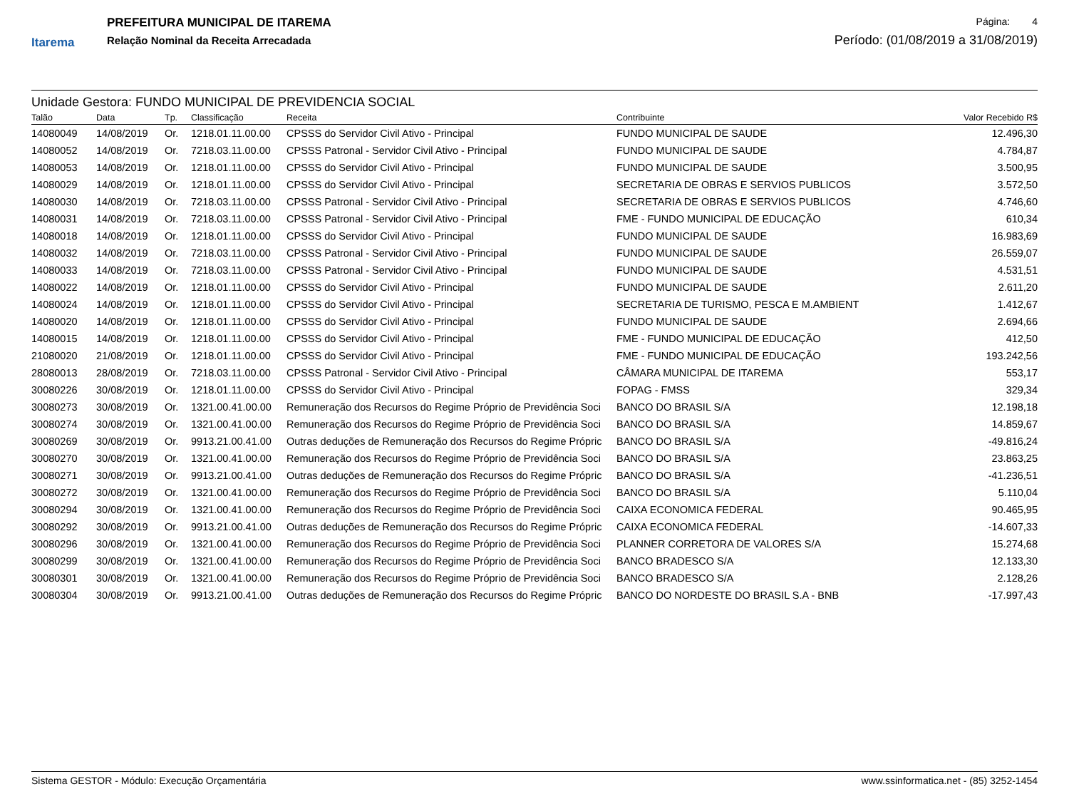Itarema
PREFEITURA MUNICIPAL DE ITAREMA
Relação Nominal da Receita Arrecadada
Página: 4
Período: (01/08/2019 a 31/08/2019)
Unidade Gestora: FUNDO MUNICIPAL DE PREVIDENCIA SOCIAL
| Talão | Data | Tp. | Classificação | Receita | Contribuinte | Valor Recebido R$ |
| --- | --- | --- | --- | --- | --- | --- |
| 14080049 | 14/08/2019 | Or. | 1218.01.11.00.00 | CPSSS do Servidor Civil Ativo - Principal | FUNDO MUNICIPAL DE SAUDE | 12.496,30 |
| 14080052 | 14/08/2019 | Or. | 7218.03.11.00.00 | CPSSS Patronal - Servidor Civil Ativo - Principal | FUNDO MUNICIPAL DE SAUDE | 4.784,87 |
| 14080053 | 14/08/2019 | Or. | 1218.01.11.00.00 | CPSSS do Servidor Civil Ativo - Principal | FUNDO MUNICIPAL DE SAUDE | 3.500,95 |
| 14080029 | 14/08/2019 | Or. | 1218.01.11.00.00 | CPSSS do Servidor Civil Ativo - Principal | SECRETARIA DE OBRAS E SERVIOS PUBLICOS | 3.572,50 |
| 14080030 | 14/08/2019 | Or. | 7218.03.11.00.00 | CPSSS Patronal - Servidor Civil Ativo - Principal | SECRETARIA DE OBRAS E SERVIOS PUBLICOS | 4.746,60 |
| 14080031 | 14/08/2019 | Or. | 7218.03.11.00.00 | CPSSS Patronal - Servidor Civil Ativo - Principal | FME - FUNDO MUNICIPAL DE EDUCAÇÃO | 610,34 |
| 14080018 | 14/08/2019 | Or. | 1218.01.11.00.00 | CPSSS do Servidor Civil Ativo - Principal | FUNDO MUNICIPAL DE SAUDE | 16.983,69 |
| 14080032 | 14/08/2019 | Or. | 7218.03.11.00.00 | CPSSS Patronal - Servidor Civil Ativo - Principal | FUNDO MUNICIPAL DE SAUDE | 26.559,07 |
| 14080033 | 14/08/2019 | Or. | 7218.03.11.00.00 | CPSSS Patronal - Servidor Civil Ativo - Principal | FUNDO MUNICIPAL DE SAUDE | 4.531,51 |
| 14080022 | 14/08/2019 | Or. | 1218.01.11.00.00 | CPSSS do Servidor Civil Ativo - Principal | FUNDO MUNICIPAL DE SAUDE | 2.611,20 |
| 14080024 | 14/08/2019 | Or. | 1218.01.11.00.00 | CPSSS do Servidor Civil Ativo - Principal | SECRETARIA DE TURISMO, PESCA E M.AMBIENT | 1.412,67 |
| 14080020 | 14/08/2019 | Or. | 1218.01.11.00.00 | CPSSS do Servidor Civil Ativo - Principal | FUNDO MUNICIPAL DE SAUDE | 2.694,66 |
| 14080015 | 14/08/2019 | Or. | 1218.01.11.00.00 | CPSSS do Servidor Civil Ativo - Principal | FME - FUNDO MUNICIPAL DE EDUCAÇÃO | 412,50 |
| 21080020 | 21/08/2019 | Or. | 1218.01.11.00.00 | CPSSS do Servidor Civil Ativo - Principal | FME - FUNDO MUNICIPAL DE EDUCAÇÃO | 193.242,56 |
| 28080013 | 28/08/2019 | Or. | 7218.03.11.00.00 | CPSSS Patronal - Servidor Civil Ativo - Principal | CÂMARA MUNICIPAL DE ITAREMA | 553,17 |
| 30080226 | 30/08/2019 | Or. | 1218.01.11.00.00 | CPSSS do Servidor Civil Ativo - Principal | FOPAG - FMSS | 329,34 |
| 30080273 | 30/08/2019 | Or. | 1321.00.41.00.00 | Remuneração dos Recursos do Regime Próprio de Previdência Soci | BANCO DO BRASIL S/A | 12.198,18 |
| 30080274 | 30/08/2019 | Or. | 1321.00.41.00.00 | Remuneração dos Recursos do Regime Próprio de Previdência Soci | BANCO DO BRASIL S/A | 14.859,67 |
| 30080269 | 30/08/2019 | Or. | 9913.21.00.41.00 | Outras deduções de Remuneração dos Recursos do Regime Própric | BANCO DO BRASIL S/A | -49.816,24 |
| 30080270 | 30/08/2019 | Or. | 1321.00.41.00.00 | Remuneração dos Recursos do Regime Próprio de Previdência Soci | BANCO DO BRASIL S/A | 23.863,25 |
| 30080271 | 30/08/2019 | Or. | 9913.21.00.41.00 | Outras deduções de Remuneração dos Recursos do Regime Própric | BANCO DO BRASIL S/A | -41.236,51 |
| 30080272 | 30/08/2019 | Or. | 1321.00.41.00.00 | Remuneração dos Recursos do Regime Próprio de Previdência Soci | BANCO DO BRASIL S/A | 5.110,04 |
| 30080294 | 30/08/2019 | Or. | 1321.00.41.00.00 | Remuneração dos Recursos do Regime Próprio de Previdência Soci | CAIXA ECONOMICA FEDERAL | 90.465,95 |
| 30080292 | 30/08/2019 | Or. | 9913.21.00.41.00 | Outras deduções de Remuneração dos Recursos do Regime Própric | CAIXA ECONOMICA FEDERAL | -14.607,33 |
| 30080296 | 30/08/2019 | Or. | 1321.00.41.00.00 | Remuneração dos Recursos do Regime Próprio de Previdência Soci | PLANNER CORRETORA DE VALORES S/A | 15.274,68 |
| 30080299 | 30/08/2019 | Or. | 1321.00.41.00.00 | Remuneração dos Recursos do Regime Próprio de Previdência Soci | BANCO BRADESCO S/A | 12.133,30 |
| 30080301 | 30/08/2019 | Or. | 1321.00.41.00.00 | Remuneração dos Recursos do Regime Próprio de Previdência Soci | BANCO BRADESCO S/A | 2.128,26 |
| 30080304 | 30/08/2019 | Or. | 9913.21.00.41.00 | Outras deduções de Remuneração dos Recursos do Regime Própric | BANCO DO NORDESTE DO BRASIL S.A - BNB | -17.997,43 |
Sistema GESTOR - Módulo: Execução Orçamentária www.ssinformatica.net - (85) 3252-1454